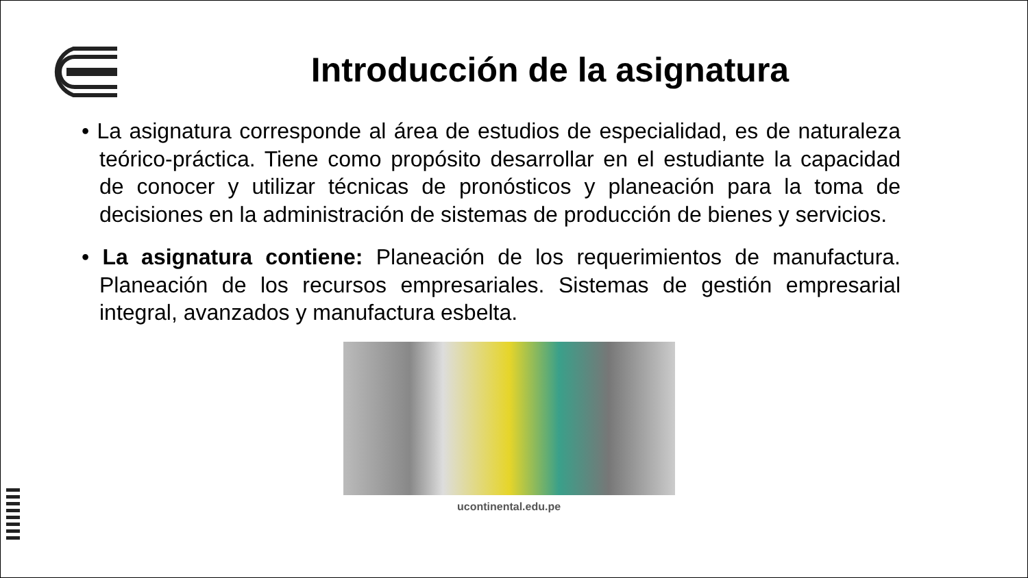Introducción de la asignatura
• La asignatura corresponde al área de estudios de especialidad, es de naturaleza teórico-práctica. Tiene como propósito desarrollar en el estudiante la capacidad de conocer y utilizar técnicas de pronósticos y planeación para la toma de decisiones en la administración de sistemas de producción de bienes y servicios.
• La asignatura contiene: Planeación de los requerimientos de manufactura. Planeación de los recursos empresariales. Sistemas de gestión empresarial integral, avanzados y manufactura esbelta.
ucontinental.edu.pe